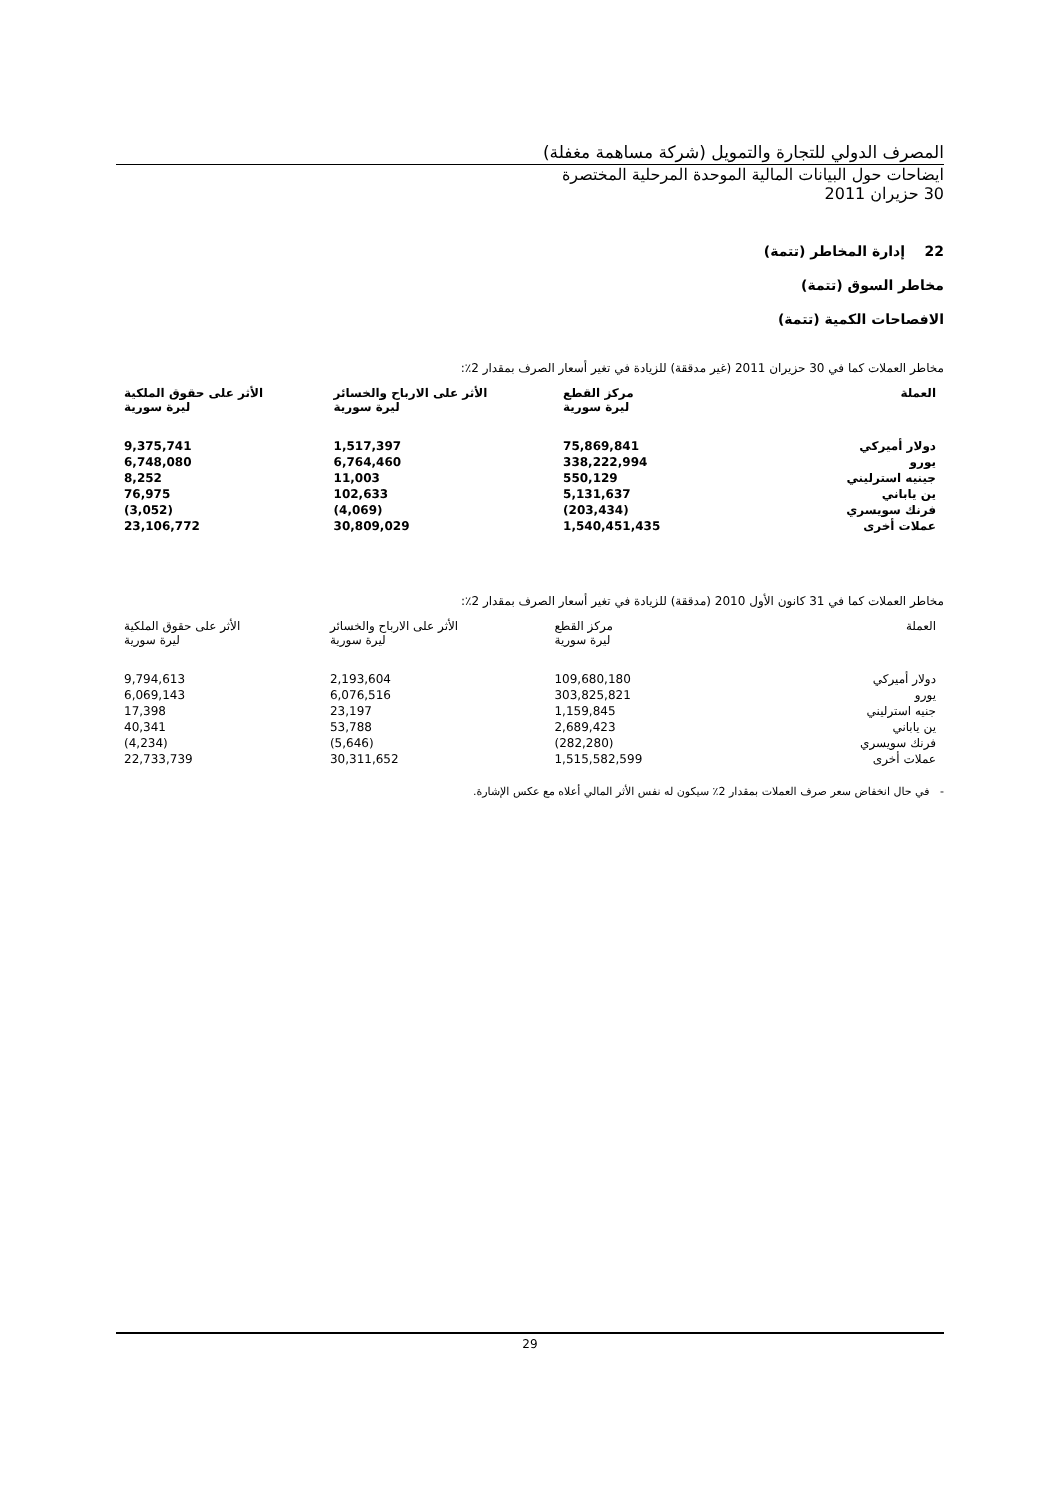المصرف الدولي للتجارة والتمويل (شركة مساهمة مغفلة)
ايضاحات حول البيانات المالية الموحدة المرحلية المختصرة
30 حزيران 2011
22 إدارة المخاطر (تتمة)
مخاطر السوق (تتمة)
الافصاحات الكمية (تتمة)
مخاطر العملات كما في 30 حزيران 2011 (غير مدققة) للزيادة في تغير أسعار الصرف بمقدار 2٪:
| العملة | مركز القطع ليرة سورية | الأثر على الارباح والخسائر ليرة سورية | الأثر على حقوق الملكية ليرة سورية |
| --- | --- | --- | --- |
| دولار أميركي | 75,869,841 | 1,517,397 | 9,375,741 |
| يورو | 338,222,994 | 6,764,460 | 6,748,080 |
| جينيه استرليني | 550,129 | 11,003 | 8,252 |
| ين ياباني | 5,131,637 | 102,633 | 76,975 |
| فرنك سويسري | (203,434) | (4,069) | (3,052) |
| عملات أخرى | 1,540,451,435 | 30,809,029 | 23,106,772 |
مخاطر العملات كما في 31 كانون الأول 2010 (مدققة) للزيادة في تغير أسعار الصرف بمقدار 2٪:
| العملة | مركز القطع ليرة سورية | الأثر على الارباح والخسائر ليرة سورية | الأثر على حقوق الملكية ليرة سورية |
| --- | --- | --- | --- |
| دولار أميركي | 109,680,180 | 2,193,604 | 9,794,613 |
| يورو | 303,825,821 | 6,076,516 | 6,069,143 |
| جنيه استرليني | 1,159,845 | 23,197 | 17,398 |
| ين ياباني | 2,689,423 | 53,788 | 40,341 |
| فرنك سويسري | (282,280) | (5,646) | (4,234) |
| عملات أخرى | 1,515,582,599 | 30,311,652 | 22,733,739 |
- في حال انخفاض سعر صرف العملات بمقدار 2٪ سيكون له نفس الأثر المالي أعلاه مع عكس الإشارة.
29